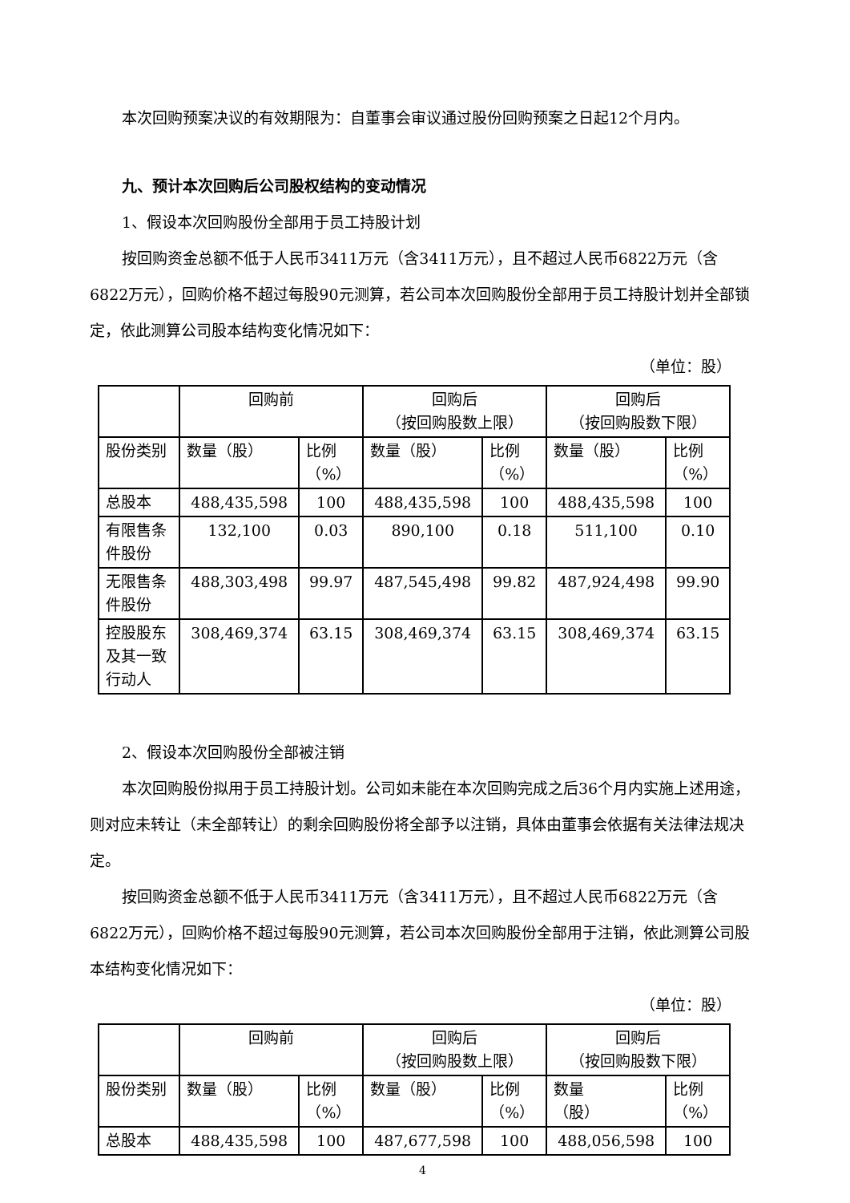本次回购预案决议的有效期限为：自董事会审议通过股份回购预案之日起12个月内。
九、预计本次回购后公司股权结构的变动情况
1、假设本次回购股份全部用于员工持股计划
按回购资金总额不低于人民币3411万元（含3411万元），且不超过人民币6822万元（含6822万元），回购价格不超过每股90元测算，若公司本次回购股份全部用于员工持股计划并全部锁定，依此测算公司股本结构变化情况如下：
（单位：股）
| | 回购前 | | 回购后 （按回购股数上限） | | 回购后 （按回购股数下限） | |
| 股份类别 | 数量（股） | 比例 （%） | 数量（股） | 比例 （%） | 数量（股） | 比例 （%） |
| 总股本 | 488,435,598 | 100 | 488,435,598 | 100 | 488,435,598 | 100 |
| 有限售条 件股份 | 132,100 | 0.03 | 890,100 | 0.18 | 511,100 | 0.10 |
| 无限售条 件股份 | 488,303,498 | 99.97 | 487,545,498 | 99.82 | 487,924,498 | 99.90 |
| 控股股东 及其一致 行动人 | 308,469,374 | 63.15 | 308,469,374 | 63.15 | 308,469,374 | 63.15 |
2、假设本次回购股份全部被注销
本次回购股份拟用于员工持股计划。公司如未能在本次回购完成之后36个月内实施上述用途，则对应未转让（未全部转让）的剩余回购股份将全部予以注销，具体由董事会依据有关法律法规决定。
按回购资金总额不低于人民币3411万元（含3411万元），且不超过人民币6822万元（含6822万元），回购价格不超过每股90元测算，若公司本次回购股份全部用于注销，依此测算公司股本结构变化情况如下：
（单位：股）
| | 回购前 | | 回购后 （按回购股数上限） | | 回购后 （按回购股数下限） | |
| 股份类别 | 数量（股） | 比例 （%） | 数量（股） | 比例 （%） | 数量 （股） | 比例 （%） |
| 总股本 | 488,435,598 | 100 | 487,677,598 | 100 | 488,056,598 | 100 |
4